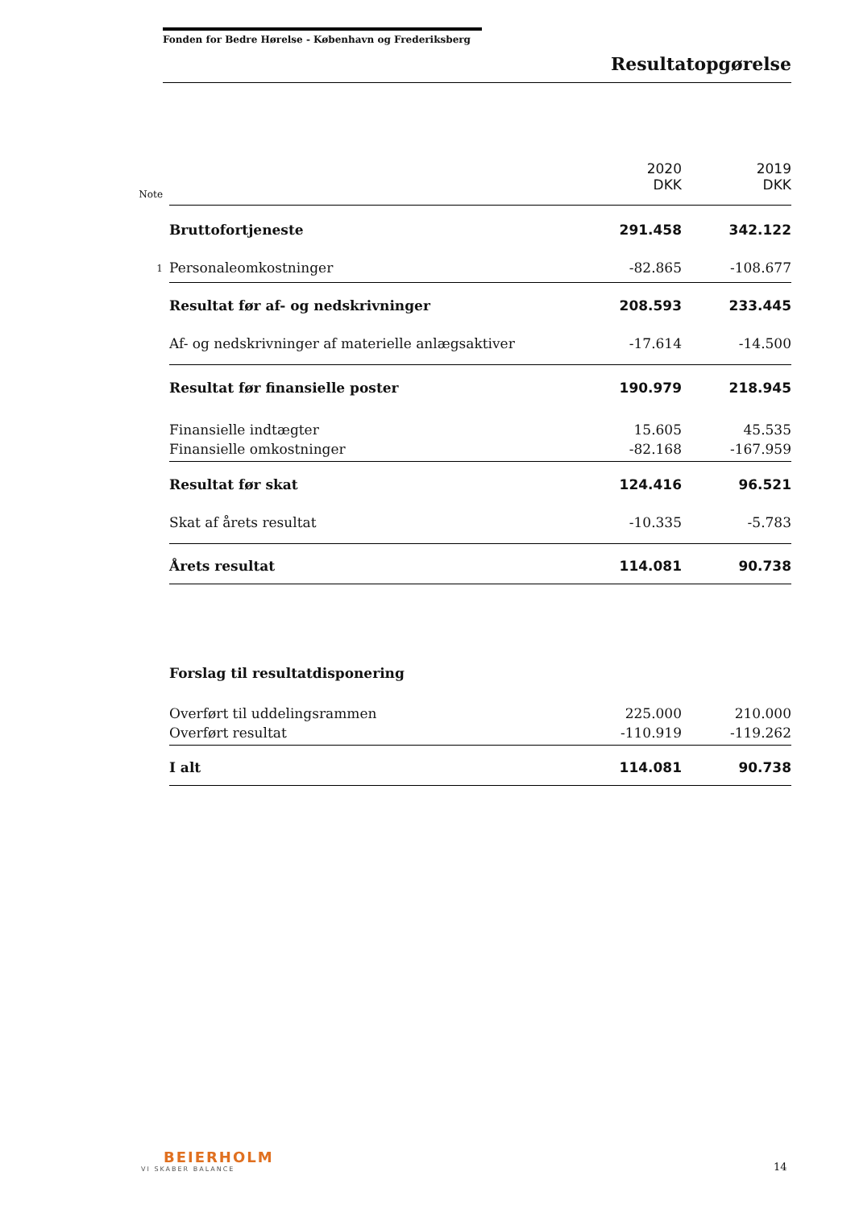Fonden for Bedre Hørelse - København og Frederiksberg
Resultatopgørelse
| Note | | 2020 DKK | 2019 DKK |
| --- | --- | --- | --- |
| | Bruttofortjeneste | 291.458 | 342.122 |
| 1 | Personaleomkostninger | -82.865 | -108.677 |
| | Resultat før af- og nedskrivninger | 208.593 | 233.445 |
| | Af- og nedskrivninger af materielle anlægsaktiver | -17.614 | -14.500 |
| | Resultat før finansielle poster | 190.979 | 218.945 |
| | Finansielle indtægter | 15.605 | 45.535 |
| | Finansielle omkostninger | -82.168 | -167.959 |
| | Resultat før skat | 124.416 | 96.521 |
| | Skat af årets resultat | -10.335 | -5.783 |
| | Årets resultat | 114.081 | 90.738 |
| | Forslag til resultatdisponering | | |
| | Overført til uddelingsrammen | 225.000 | 210.000 |
| | Overført resultat | -110.919 | -119.262 |
| | I alt | 114.081 | 90.738 |
BEIERHOLM
VI SKABER BALANCE
14